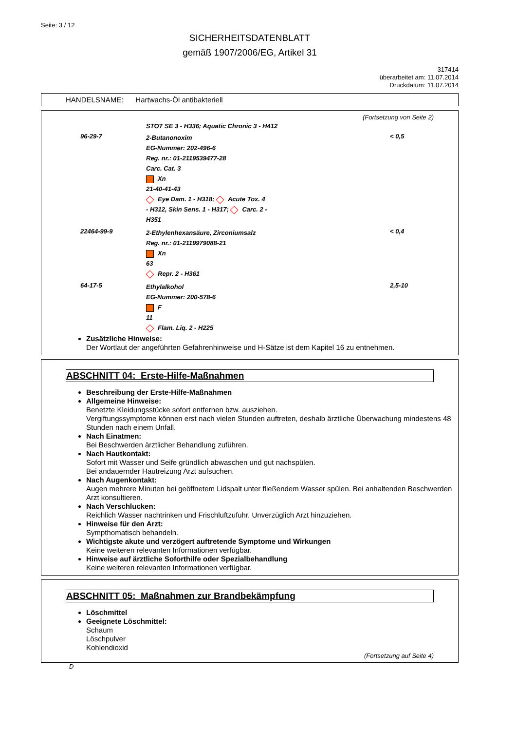Seite: 3 / 12
SICHERHEITSDATENBLATT
gemäß 1907/2006/EG, Artikel 31
317414
überarbeitet am: 11.07.2014
Druckdatum: 11.07.2014
HANDELSNAME: Hartwachs-Öl antibakteriell
(Fortsetzung von Seite 2)
| | STOT SE 3 - H336; Aquatic Chronic 3 - H412 | |
| 96-29-7 | 2-Butanonoxim EG-Nummer: 202-496-6 Reg. nr.: 01-2119539477-28 Carc. Cat. 3 Xn 21-40-41-43 Eye Dam. 1 - H318; Acute Tox. 4 - H312, Skin Sens. 1 - H317; Carc. 2 - H351 | < 0,5 |
| 22464-99-9 | 2-Ethylenhexansäure, Zirconiumsalz Reg. nr.: 01-2119979088-21 Xn 63 Repr. 2 - H361 | < 0,4 |
| 64-17-5 | Ethylalkohol EG-Nummer: 200-578-6 F 11 Flam. Liq. 2 - H225 | 2,5-10 |
Zusätzliche Hinweise:
Der Wortlaut der angeführten Gefahrenhinweise und H-Sätze ist dem Kapitel 16 zu entnehmen.
ABSCHNITT 04: Erste-Hilfe-Maßnahmen
Beschreibung der Erste-Hilfe-Maßnahmen
Allgemeine Hinweise:
Benetzte Kleidungsstücke sofort entfernen bzw. ausziehen.
Vergiftungssymptome können erst nach vielen Stunden auftreten, deshalb ärztliche Überwachung mindestens 48 Stunden nach einem Unfall.
Nach Einatmen:
Bei Beschwerden ärztlicher Behandlung zuführen.
Nach Hautkontakt:
Sofort mit Wasser und Seife gründlich abwaschen und gut nachspülen.
Bei andauernder Hautreizung Arzt aufsuchen.
Nach Augenkontakt:
Augen mehrere Minuten bei geöffnetem Lidspalt unter fließendem Wasser spülen. Bei anhaltenden Beschwerden Arzt konsultieren.
Nach Verschlucken:
Reichlich Wasser nachtrinken und Frischluftzufuhr. Unverzüglich Arzt hinzuziehen.
Hinweise für den Arzt:
Sympthomatisch behandeln.
Wichtigste akute und verzögert auftretende Symptome und Wirkungen
Keine weiteren relevanten Informationen verfügbar.
Hinweise auf ärztliche Soforthilfe oder Spezialbehandlung
Keine weiteren relevanten Informationen verfügbar.
ABSCHNITT 05: Maßnahmen zur Brandbekämpfung
Löschmittel
Geeignete Löschmittel:
Schaum
Löschpulver
Kohlendioxid
(Fortsetzung auf Seite 4)
D